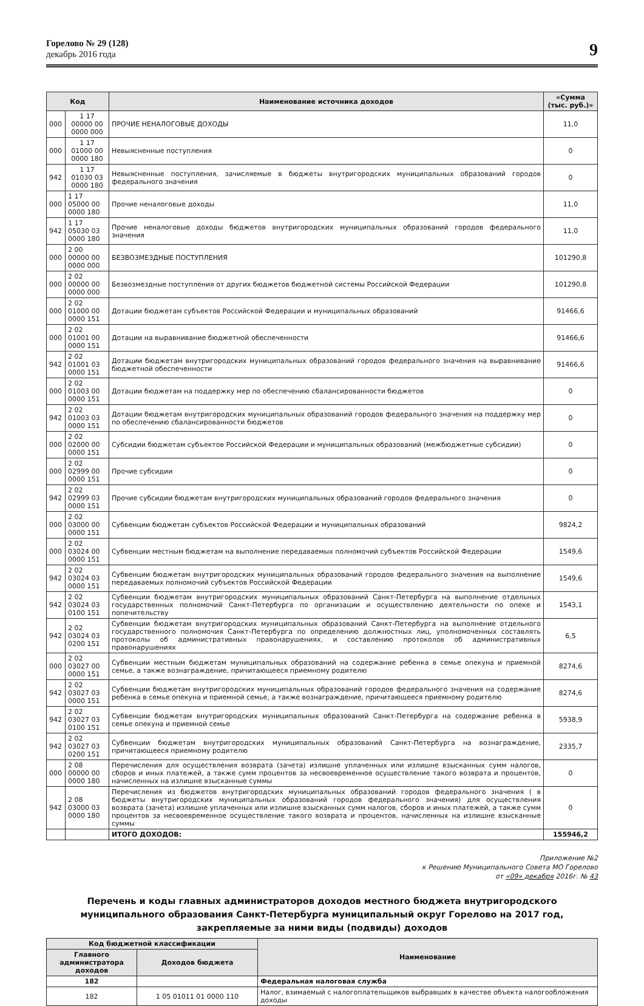Горелово № 29 (128)
декабрь 2016 года
9
| Код | | Наименование источника доходов | «Сумма (тыс. руб.)» |
| --- | --- | --- | --- |
| 000 | 1 17 00000 00 0000 000 | ПРОЧИЕ НЕНАЛОГОВЫЕ ДОХОДЫ | 11,0 |
| 000 | 1 17 01000 00 0000 180 | Невыясненные поступления | 0 |
| 942 | 1 17 01030 03 0000 180 | Невыясненные поступления, зачисляемые в бюджеты внутригородских муниципальных образований городов федерального значения | 0 |
| 000 | 1 17 05000 00 0000 180 | Прочие неналоговые доходы | 11,0 |
| 942 | 1 17 05030 03 0000 180 | Прочие неналоговые доходы бюджетов внутригородских муниципальных образований городов федерального значения | 11,0 |
| 000 | 2 00 00000 00 0000 000 | БЕЗВОЗМЕЗДНЫЕ ПОСТУПЛЕНИЯ | 101290,8 |
| 000 | 2 02 00000 00 0000 000 | Безвозмездные поступления от других бюджетов бюджетной системы Российской Федерации | 101290,8 |
| 000 | 2 02 01000 00 0000 151 | Дотации бюджетам субъектов Российской Федерации и муниципальных образований | 91466,6 |
| 000 | 2 02 01001 00 0000 151 | Дотации на выравнивание бюджетной обеспеченности | 91466,6 |
| 942 | 2 02 01001 03 0000 151 | Дотации бюджетам внутригородских муниципальных образований городов федерального значения на выравнивание бюджетной обеспеченности | 91466,6 |
| 000 | 2 02 01003 00 0000 151 | Дотации бюджетам на поддержку мер по обеспечению сбалансированности бюджетов | 0 |
| 942 | 2 02 01003 03 0000 151 | Дотации бюджетам внутригородских муниципальных образований городов федерального значения на поддержку мер по обеспечению сбалансированности бюджетов | 0 |
| 000 | 2 02 02000 00 0000 151 | Субсидии бюджетам субъектов Российской Федерации и муниципальных образований (межбюджетные субсидии) | 0 |
| 000 | 2 02 02999 00 0000 151 | Прочие субсидии | 0 |
| 942 | 2 02 02999 03 0000 151 | Прочие субсидии бюджетам внутригородских муниципальных образований городов федерального значения | 0 |
| 000 | 2 02 03000 00 0000 151 | Субвенции бюджетам субъектов Российской Федерации и муниципальных образований | 9824,2 |
| 000 | 2 02 03024 00 0000 151 | Субвенции местным бюджетам на выполнение передаваемых полномочий субъектов Российской Федерации | 1549,6 |
| 942 | 2 02 03024 03 0000 151 | Субвенции бюджетам внутригородских муниципальных образований городов федерального значения на выполнение передаваемых полномочий субъектов Российской Федерации | 1549,6 |
| 942 | 2 02 03024 03 0100 151 | Субвенции бюджетам внутригородских муниципальных образований Санкт-Петербурга на выполнение отдельных государственных полномочий Санкт-Петербурга по организации и осуществлению деятельности по опеке и попечительству | 1543,1 |
| 942 | 2 02 03024 03 0200 151 | Субвенции бюджетам внутригородских муниципальных образований Санкт-Петербурга на выполнение отдельного государственного полномочия Санкт-Петербурга по определению должностных лиц, уполномоченных составлять протоколы об административных правонарушениях, и составлению протоколов об административных правонарушениях | 6,5 |
| 000 | 2 02 03027 00 0000 151 | Субвенции местным бюджетам муниципальных образований на содержание ребенка в семье опекуна и приемной семье, а также вознаграждение, причитающееся приемному родителю | 8274,6 |
| 942 | 2 02 03027 03 0000 151 | Субвенции бюджетам внутригородских муниципальных образований городов федерального значения на содержание ребенка в семье опекуна и приемной семье, а также вознаграждение, причитающееся приемному родителю | 8274,6 |
| 942 | 2 02 03027 03 0100 151 | Субвенции бюджетам внутригородских муниципальных образований Санкт-Петербурга на содержание ребенка в семье опекуна и приемной семье | 5938,9 |
| 942 | 2 02 03027 03 0200 151 | Субвенции бюджетам внутригородских муниципальных образований Санкт-Петербурга на вознаграждение, причитающееся приемному родителю | 2335,7 |
| 000 | 2 08 00000 00 0000 180 | Перечисления для осуществления возврата (зачета) излишне уплаченных или излишне взысканных сумм налогов, сборов и иных платежей, а также сумм процентов за несвоевременное осуществление такого возврата и процентов, начисленных на излишне взысканные суммы | 0 |
| 942 | 2 08 03000 03 0000 180 | Перечисления из бюджетов внутригородских муниципальных образований городов федерального значения ( в бюджеты внутригородских муниципальных образований городов федерального значения) для осуществления возврата (зачета) излишне уплаченных или излишне взысканных сумм налогов, сборов и иных платежей, а также сумм процентов за несвоевременное осуществление такого возврата и процентов, начисленных на излишне взысканные суммы | 0 |
| | | ИТОГО ДОХОДОВ: | 155946,2 |
Приложение №2
к Решению Муниципального Совета МО Горелово
от «09» декабря 2016г. № 43
Перечень и коды главных администраторов доходов местного бюджета внутригородского муниципального образования Санкт-Петербурга муниципальный округ Горелово на 2017 год, закрепляемые за ними виды (подвиды) доходов
| Код бюджетной классификации | | Наименование |
| --- | --- | --- |
| Главного администратора доходов | Доходов бюджета | |
| 182 | | Федеральная налоговая служба |
| 182 | 1 05 01011 01 0000 110 | Налог, взимаемый с налогоплательщиков выбравших в качестве объекта налогообложения доходы |